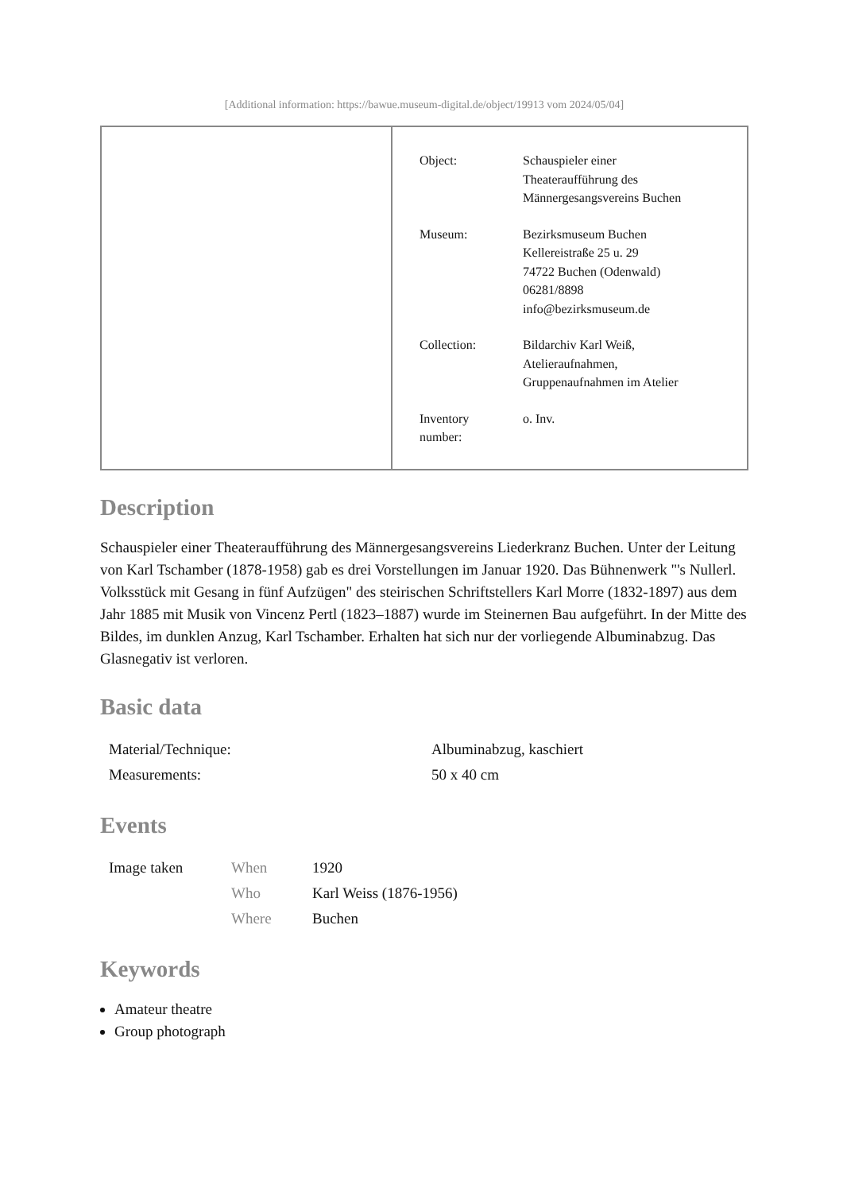[Additional information: https://bawue.museum-digital.de/object/19913 vom 2024/05/04]
| Object: | Schauspieler einer Theateraufführung des Männergesangsvereins Buchen |
| Museum: | Bezirksmuseum Buchen Kellereistraße 25 u. 29 74722 Buchen (Odenwald) 06281/8898 info@bezirksmuseum.de |
| Collection: | Bildarchiv Karl Weiß, Atelieraufnahmen, Gruppenaufnahmen im Atelier |
| Inventory number: | o. Inv. |
Description
Schauspieler einer Theateraufführung des Männergesangsvereins Liederkranz Buchen. Unter der Leitung von Karl Tschamber (1878-1958) gab es drei Vorstellungen im Januar 1920. Das Bühnenwerk "'s Nullerl. Volksstück mit Gesang in fünf Aufzügen" des steirischen Schriftstellers Karl Morre (1832-1897) aus dem Jahr 1885 mit Musik von Vincenz Pertl (1823–1887) wurde im Steinernen Bau aufgeführt. In der Mitte des Bildes, im dunklen Anzug, Karl Tschamber. Erhalten hat sich nur der vorliegende Albuminabzug. Das Glasnegativ ist verloren.
Basic data
| Material/Technique: | Albuminabzug, kaschiert |
| Measurements: | 50 x 40 cm |
Events
| Image taken | When | 1920 |
| | Who | Karl Weiss (1876-1956) |
| | Where | Buchen |
Keywords
Amateur theatre
Group photograph